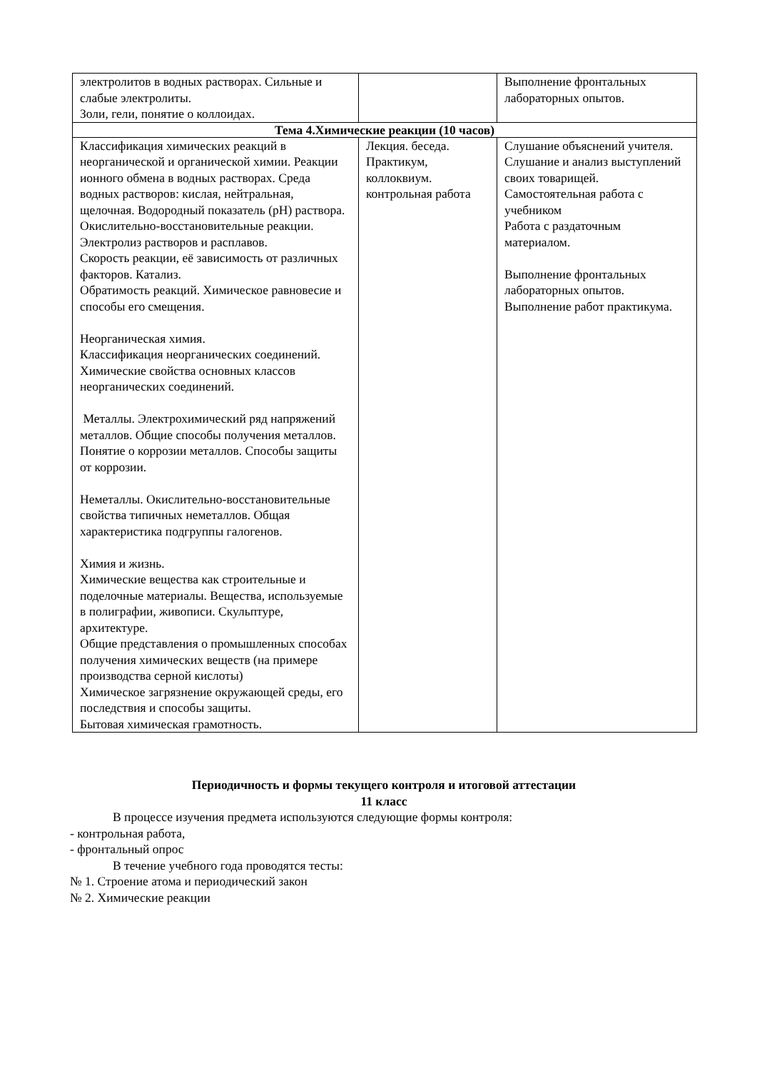| электролитов в водных растворах. Сильные и слабые электролиты. Золи, гели, понятие о коллоидах. | | Выполнение фронтальных лабораторных опытов. |
| Тема 4.Химические реакции (10 часов) | | |
| Классификация химических реакций в неорганической и органической химии. Реакции ионного обмена в водных растворах. Среда водных растворов: кислая, нейтральная, щелочная. Водородный показатель (pH) раствора. Окислительно-восстановительные реакции. Электролиз растворов и расплавов. Скорость реакции, её зависимость от различных факторов. Катализ. Обратимость реакций. Химическое равновесие и способы его смещения. Неорганическая химия. Классификация неорганических соединений. Химические свойства основных классов неорганических соединений. Металлы. Электрохимический ряд напряжений металлов. Общие способы получения металлов. Понятие о коррозии металлов. Способы защиты от коррозии. Неметаллы. Окислительно-восстановительные свойства типичных неметаллов. Общая характеристика подгруппы галогенов. Химия и жизнь. Химические вещества как строительные и поделочные материалы. Вещества, используемые в полиграфии, живописи. Скульптуре, архитектуре. Общие представления о промышленных способах получения химических веществ (на примере производства серной кислоты) Химическое загрязнение окружающей среды, его последствия и способы защиты. Бытовая химическая грамотность. | Лекция. беседа. Практикум, коллоквиум. контрольная работа | Слушание объяснений учителя. Слушание и анализ выступлений своих товарищей. Самостоятельная работа с учебником Работа с раздаточным материалом. Выполнение фронтальных лабораторных опытов. Выполнение работ практикума. |
Периодичность и формы текущего контроля и итоговой аттестации
11 класс
В процессе изучения предмета используются следующие формы контроля:
- контрольная работа,
- фронтальный опрос
В течение учебного года проводятся тесты:
№ 1. Строение атома и периодический закон
№ 2. Химические реакции